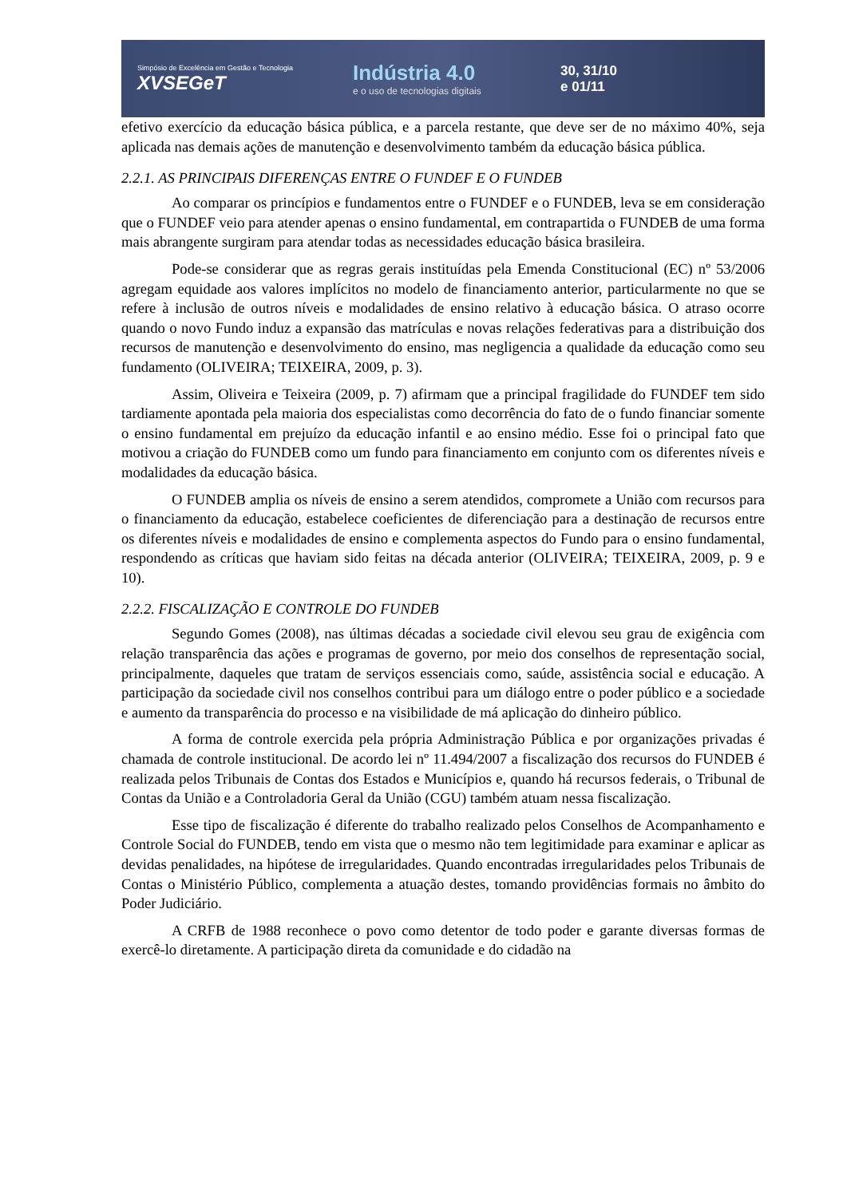Simpósio de Excelência em Gestão e Tecnologia
XVSEGeT
Indústria 4.0
e o uso de tecnologias digitais
30, 31/10
e 01/11
efetivo exercício da educação básica pública, e a parcela restante, que deve ser de no máximo 40%, seja aplicada nas demais ações de manutenção e desenvolvimento também da educação básica pública.
2.2.1. AS PRINCIPAIS DIFERENÇAS ENTRE O FUNDEF E O FUNDEB
Ao comparar os princípios e fundamentos entre o FUNDEF e o FUNDEB, leva se em consideração que o FUNDEF veio para atender apenas o ensino fundamental, em contrapartida o FUNDEB de uma forma mais abrangente surgiram para atendar todas as necessidades educação básica brasileira.
Pode-se considerar que as regras gerais instituídas pela Emenda Constitucional (EC) nº 53/2006 agregam equidade aos valores implícitos no modelo de financiamento anterior, particularmente no que se refere à inclusão de outros níveis e modalidades de ensino relativo à educação básica. O atraso ocorre quando o novo Fundo induz a expansão das matrículas e novas relações federativas para a distribuição dos recursos de manutenção e desenvolvimento do ensino, mas negligencia a qualidade da educação como seu fundamento (OLIVEIRA; TEIXEIRA, 2009, p. 3).
Assim, Oliveira e Teixeira (2009, p. 7) afirmam que a principal fragilidade do FUNDEF tem sido tardiamente apontada pela maioria dos especialistas como decorrência do fato de o fundo financiar somente o ensino fundamental em prejuízo da educação infantil e ao ensino médio. Esse foi o principal fato que motivou a criação do FUNDEB como um fundo para financiamento em conjunto com os diferentes níveis e modalidades da educação básica.
O FUNDEB amplia os níveis de ensino a serem atendidos, compromete a União com recursos para o financiamento da educação, estabelece coeficientes de diferenciação para a destinação de recursos entre os diferentes níveis e modalidades de ensino e complementa aspectos do Fundo para o ensino fundamental, respondendo as críticas que haviam sido feitas na década anterior (OLIVEIRA; TEIXEIRA, 2009, p. 9 e 10).
2.2.2. FISCALIZAÇÃO E CONTROLE DO FUNDEB
Segundo Gomes (2008), nas últimas décadas a sociedade civil elevou seu grau de exigência com relação transparência das ações e programas de governo, por meio dos conselhos de representação social, principalmente, daqueles que tratam de serviços essenciais como, saúde, assistência social e educação. A participação da sociedade civil nos conselhos contribui para um diálogo entre o poder público e a sociedade e aumento da transparência do processo e na visibilidade de má aplicação do dinheiro público.
A forma de controle exercida pela própria Administração Pública e por organizações privadas é chamada de controle institucional. De acordo lei nº 11.494/2007 a fiscalização dos recursos do FUNDEB é realizada pelos Tribunais de Contas dos Estados e Municípios e, quando há recursos federais, o Tribunal de Contas da União e a Controladoria Geral da União (CGU) também atuam nessa fiscalização.
Esse tipo de fiscalização é diferente do trabalho realizado pelos Conselhos de Acompanhamento e Controle Social do FUNDEB, tendo em vista que o mesmo não tem legitimidade para examinar e aplicar as devidas penalidades, na hipótese de irregularidades. Quando encontradas irregularidades pelos Tribunais de Contas o Ministério Público, complementa a atuação destes, tomando providências formais no âmbito do Poder Judiciário.
A CRFB de 1988 reconhece o povo como detentor de todo poder e garante diversas formas de exercê-lo diretamente. A participação direta da comunidade e do cidadão na